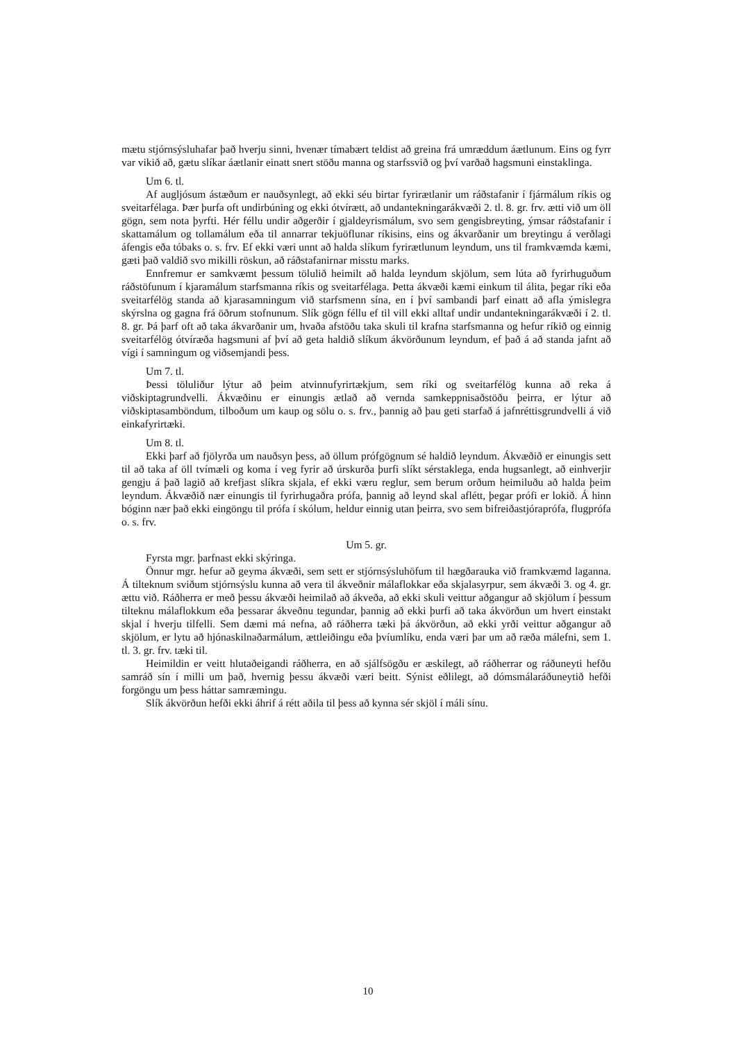mætu stjórnsýsluhafar það hverju sinni, hvenær tímabært teldist að greina frá umræddum áætlunum. Eins og fyrr var vikið að, gætu slíkar áætlanir einatt snert stöðu manna og starfssvið og því varðað hagsmuni einstaklinga.
Um 6. tl.
Af augljósum ástæðum er nauðsynlegt, að ekki séu birtar fyrirætlanir um ráðstafanir í fjármálum ríkis og sveitarfélaga. Þær þurfa oft undirbúning og ekki ótvírætt, að undantekningarákvæði 2. tl. 8. gr. frv. ætti við um öll gögn, sem nota þyrfti. Hér féllu undir aðgerðir í gjaldeyrismálum, svo sem gengisbreyting, ýmsar ráðstafanir í skattamálum og tollamálum eða til annarrar tekjuöflunar ríkisins, eins og ákvarðanir um breytingu á verðlagi áfengis eða tóbaks o. s. frv. Ef ekki væri unnt að halda slíkum fyrirætlunum leyndum, uns til framkvæmda kæmi, gæti það valdið svo mikilli röskun, að ráðstafanirnar misstu marks.
Ennfremur er samkvæmt þessum tölulið heimilt að halda leyndum skjölum, sem lúta að fyrirhuguðum ráðstöfunum í kjaramálum starfsmanna ríkis og sveitarfélaga. Þetta ákvæði kæmi einkum til álita, þegar ríki eða sveitarfélög standa að kjarasamningum við starfsmenn sína, en í því sambandi þarf einatt að afla ýmislegra skýrslna og gagna frá öðrum stofnunum. Slík gögn féllu ef til vill ekki alltaf undir undantekningarákvæði í 2. tl. 8. gr. Þá þarf oft að taka ákvarðanir um, hvaða afstöðu taka skuli til krafna starfsmanna og hefur ríkið og einnig sveitarfélög ótvíræða hagsmuni af því að geta haldið slíkum ákvörðunum leyndum, ef það á að standa jafnt að vígi í samningum og viðsemjandi þess.
Um 7. tl.
Þessi töluliður lýtur að þeim atvinnufyrirtækjum, sem ríki og sveitarfélög kunna að reka á viðskiptagrundvelli. Ákvæðinu er einungis ætlað að vernda samkeppnisaðstöðu þeirra, er lýtur að viðskiptasamböndum, tilboðum um kaup og sölu o. s. frv., þannig að þau geti starfað á jafnréttisgrundvelli á við einkafyrirtæki.
Um 8. tl.
Ekki þarf að fjölyrða um nauðsyn þess, að öllum prófgögnum sé haldið leyndum. Ákvæðið er einungis sett til að taka af öll tvímæli og koma í veg fyrir að úrskurða þurfi slíkt sérstaklega, enda hugsanlegt, að einhverjir gengju á það lagið að krefjast slíkra skjala, ef ekki væru reglur, sem berum orðum heimiluðu að halda þeim leyndum. Ákvæðið nær einungis til fyrirhugaðra prófa, þannig að leynd skal aflétt, þegar prófi er lokið. Á hinn bóginn nær það ekki eingöngu til prófa í skólum, heldur einnig utan þeirra, svo sem bifreiðastjóraprófa, flugprófa o. s. frv.
Um 5. gr.
Fyrsta mgr. þarfnast ekki skýringa.
Önnur mgr. hefur að geyma ákvæði, sem sett er stjórnsýsluhöfum til hægðarauka við framkvæmd laganna. Á tilteknum sviðum stjórnsýslu kunna að vera til ákveðnir málaflokkar eða skjalasyrpur, sem ákvæði 3. og 4. gr. ættu við. Ráðherra er með þessu ákvæði heimilað að ákveða, að ekki skuli veittur aðgangur að skjölum í þessum tilteknu málaflokkum eða þessarar ákveðnu tegundar, þannig að ekki þurfi að taka ákvörðun um hvert einstakt skjal í hverju tilfelli. Sem dæmi má nefna, að ráðherra tæki þá ákvörðun, að ekki yrði veittur aðgangur að skjölum, er lytu að hjónaskilnaðarmálum, ættleiðingu eða þvíumlíku, enda væri þar um að ræða málefni, sem 1. tl. 3. gr. frv. tæki til.
Heimildin er veitt hlutaðeigandi ráðherra, en að sjálfsögðu er æskilegt, að ráðherrar og ráðuneyti hefðu samráð sín í milli um það, hvernig þessu ákvæði væri beitt. Sýnist eðlilegt, að dómsmálaráðuneytið hefði forgöngu um þess háttar samræmingu.
Slík ákvörðun hefði ekki áhrif á rétt aðila til þess að kynna sér skjöl í máli sínu.
10